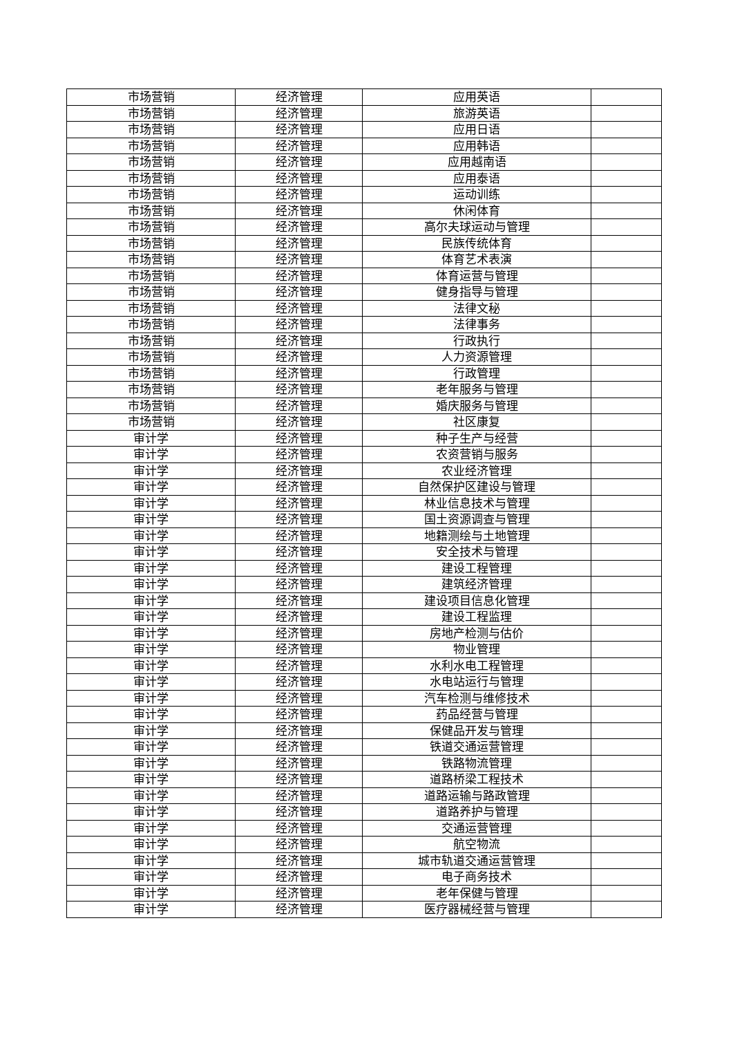| 市场营销 | 经济管理 | 应用英语 | |
| 市场营销 | 经济管理 | 旅游英语 | |
| 市场营销 | 经济管理 | 应用日语 | |
| 市场营销 | 经济管理 | 应用韩语 | |
| 市场营销 | 经济管理 | 应用越南语 | |
| 市场营销 | 经济管理 | 应用泰语 | |
| 市场营销 | 经济管理 | 运动训练 | |
| 市场营销 | 经济管理 | 休闲体育 | |
| 市场营销 | 经济管理 | 高尔夫球运动与管理 | |
| 市场营销 | 经济管理 | 民族传统体育 | |
| 市场营销 | 经济管理 | 体育艺术表演 | |
| 市场营销 | 经济管理 | 体育运营与管理 | |
| 市场营销 | 经济管理 | 健身指导与管理 | |
| 市场营销 | 经济管理 | 法律文秘 | |
| 市场营销 | 经济管理 | 法律事务 | |
| 市场营销 | 经济管理 | 行政执行 | |
| 市场营销 | 经济管理 | 人力资源管理 | |
| 市场营销 | 经济管理 | 行政管理 | |
| 市场营销 | 经济管理 | 老年服务与管理 | |
| 市场营销 | 经济管理 | 婚庆服务与管理 | |
| 市场营销 | 经济管理 | 社区康复 | |
| 审计学 | 经济管理 | 种子生产与经营 | |
| 审计学 | 经济管理 | 农资营销与服务 | |
| 审计学 | 经济管理 | 农业经济管理 | |
| 审计学 | 经济管理 | 自然保护区建设与管理 | |
| 审计学 | 经济管理 | 林业信息技术与管理 | |
| 审计学 | 经济管理 | 国土资源调查与管理 | |
| 审计学 | 经济管理 | 地籍测绘与土地管理 | |
| 审计学 | 经济管理 | 安全技术与管理 | |
| 审计学 | 经济管理 | 建设工程管理 | |
| 审计学 | 经济管理 | 建筑经济管理 | |
| 审计学 | 经济管理 | 建设项目信息化管理 | |
| 审计学 | 经济管理 | 建设工程监理 | |
| 审计学 | 经济管理 | 房地产检测与估价 | |
| 审计学 | 经济管理 | 物业管理 | |
| 审计学 | 经济管理 | 水利水电工程管理 | |
| 审计学 | 经济管理 | 水电站运行与管理 | |
| 审计学 | 经济管理 | 汽车检测与维修技术 | |
| 审计学 | 经济管理 | 药品经营与管理 | |
| 审计学 | 经济管理 | 保健品开发与管理 | |
| 审计学 | 经济管理 | 铁道交通运营管理 | |
| 审计学 | 经济管理 | 铁路物流管理 | |
| 审计学 | 经济管理 | 道路桥梁工程技术 | |
| 审计学 | 经济管理 | 道路运输与路政管理 | |
| 审计学 | 经济管理 | 道路养护与管理 | |
| 审计学 | 经济管理 | 交通运营管理 | |
| 审计学 | 经济管理 | 航空物流 | |
| 审计学 | 经济管理 | 城市轨道交通运营管理 | |
| 审计学 | 经济管理 | 电子商务技术 | |
| 审计学 | 经济管理 | 老年保健与管理 | |
| 审计学 | 经济管理 | 医疗器械经营与管理 | |